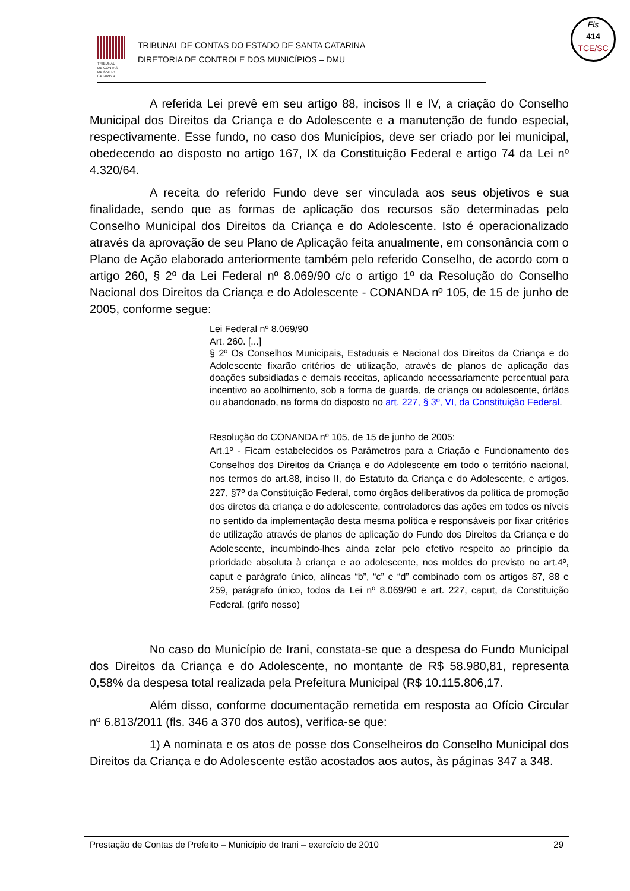TRIBUNAL
DE CONTAS
DE SANTA
CATARINA
TRIBUNAL DE CONTAS DO ESTADO DE SANTA CATARINA
DIRETORIA DE CONTROLE DOS MUNICÍPIOS – DMU
Fls
414
TCE/SC
A referida Lei prevê em seu artigo 88, incisos II e IV, a criação do Conselho Municipal dos Direitos da Criança e do Adolescente e a manutenção de fundo especial, respectivamente. Esse fundo, no caso dos Municípios, deve ser criado por lei municipal, obedecendo ao disposto no artigo 167, IX da Constituição Federal e artigo 74 da Lei nº 4.320/64.
A receita do referido Fundo deve ser vinculada aos seus objetivos e sua finalidade, sendo que as formas de aplicação dos recursos são determinadas pelo Conselho Municipal dos Direitos da Criança e do Adolescente. Isto é operacionalizado através da aprovação de seu Plano de Aplicação feita anualmente, em consonância com o Plano de Ação elaborado anteriormente também pelo referido Conselho, de acordo com o artigo 260, § 2º da Lei Federal nº 8.069/90 c/c o artigo 1º da Resolução do Conselho Nacional dos Direitos da Criança e do Adolescente - CONANDA nº 105, de 15 de junho de 2005, conforme segue:
Lei Federal nº 8.069/90
Art. 260. [...]
§ 2º Os Conselhos Municipais, Estaduais e Nacional dos Direitos da Criança e do Adolescente fixarão critérios de utilização, através de planos de aplicação das doações subsidiadas e demais receitas, aplicando necessariamente percentual para incentivo ao acolhimento, sob a forma de guarda, de criança ou adolescente, órfãos ou abandonado, na forma do disposto no art. 227, § 3º, VI, da Constituição Federal.
Resolução do CONANDA nº 105, de 15 de junho de 2005:
Art.1º - Ficam estabelecidos os Parâmetros para a Criação e Funcionamento dos Conselhos dos Direitos da Criança e do Adolescente em todo o território nacional, nos termos do art.88, inciso II, do Estatuto da Criança e do Adolescente, e artigos. 227, §7º da Constituição Federal, como órgãos deliberativos da política de promoção dos diretos da criança e do adolescente, controladores das ações em todos os níveis no sentido da implementação desta mesma política e responsáveis por fixar critérios de utilização através de planos de aplicação do Fundo dos Direitos da Criança e do Adolescente, incumbindo-lhes ainda zelar pelo efetivo respeito ao princípio da prioridade absoluta à criança e ao adolescente, nos moldes do previsto no art.4º, caput e parágrafo único, alíneas “b”, “c” e “d” combinado com os artigos 87, 88 e 259, parágrafo único, todos da Lei nº 8.069/90 e art. 227, caput, da Constituição Federal. (grifo nosso)
No caso do Município de Irani, constata-se que a despesa do Fundo Municipal dos Direitos da Criança e do Adolescente, no montante de R$ 58.980,81, representa 0,58% da despesa total realizada pela Prefeitura Municipal (R$ 10.115.806,17.
Além disso, conforme documentação remetida em resposta ao Ofício Circular nº 6.813/2011 (fls. 346 a 370 dos autos), verifica-se que:
1) A nominata e os atos de posse dos Conselheiros do Conselho Municipal dos Direitos da Criança e do Adolescente estão acostados aos autos, às páginas 347 a 348.
Prestação de Contas de Prefeito – Município de Irani – exercício de 2010 29